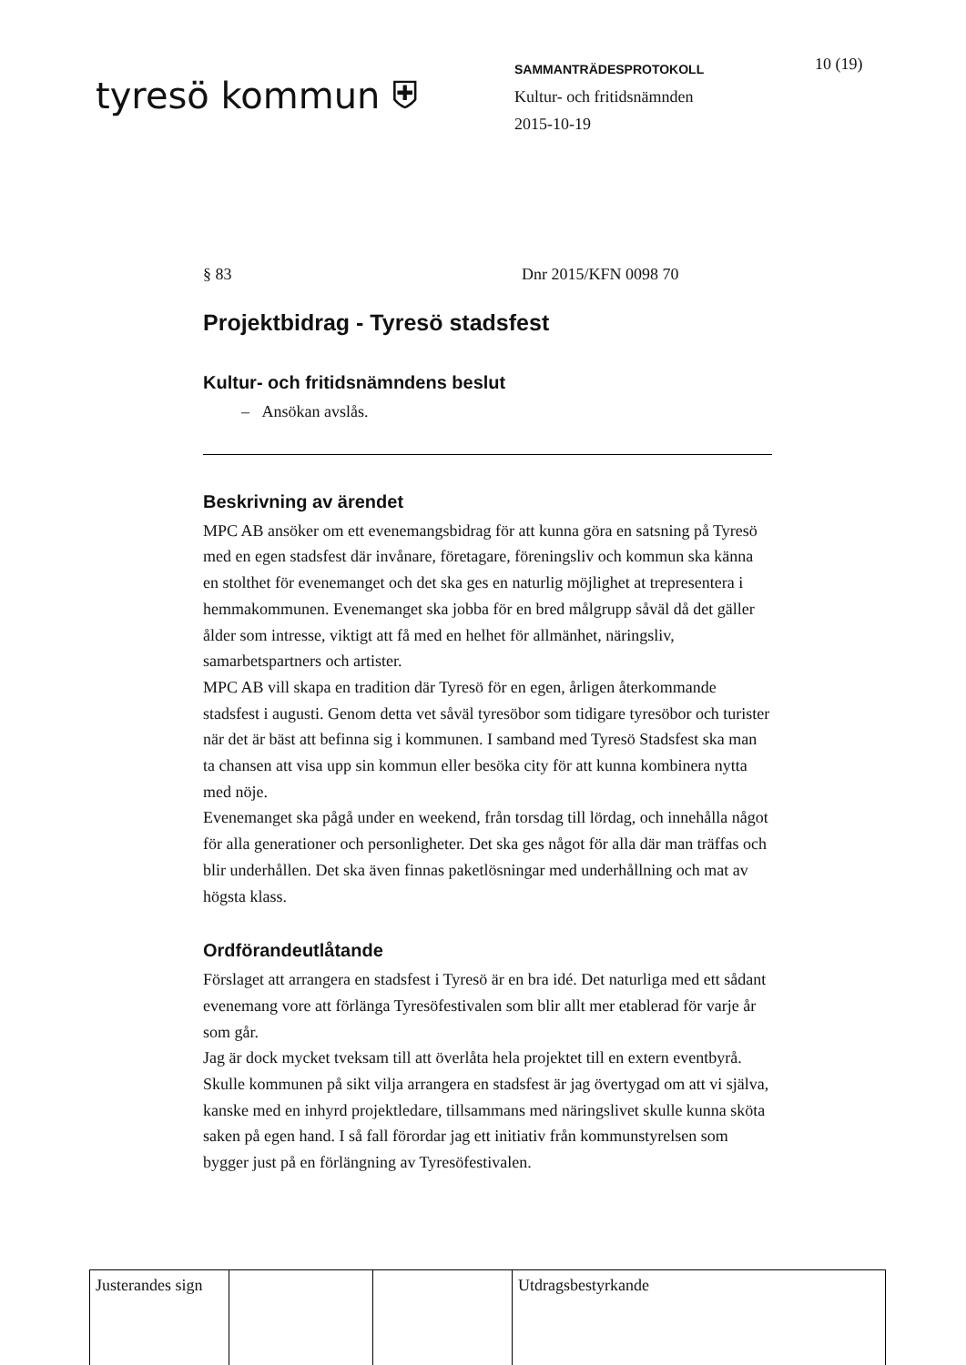tyresö kommun ⛨
SAMMANTRÄDESPROTOKOLL
Kultur- och fritidsnämnden
2015-10-19
10 (19)
§ 83 Dnr 2015/KFN 0098 70
Projektbidrag - Tyresö stadsfest
Kultur- och fritidsnämndens beslut
– Ansökan avslås.
Beskrivning av ärendet
MPC AB ansöker om ett evenemangsbidrag för att kunna göra en satsning på Tyresö med en egen stadsfest där invånare, företagare, föreningsliv och kommun ska känna en stolthet för evenemanget och det ska ges en naturlig möjlighet at trepresentera i hemmakommunen. Evenemanget ska jobba för en bred målgrupp såväl då det gäller ålder som intresse, viktigt att få med en helhet för allmänhet, näringsliv, samarbetspartners och artister.
MPC AB vill skapa en tradition där Tyresö för en egen, årligen återkommande stadsfest i augusti. Genom detta vet såväl tyresöbor som tidigare tyresöbor och turister när det är bäst att befinna sig i kommunen. I samband med Tyresö Stadsfest ska man ta chansen att visa upp sin kommun eller besöka city för att kunna kombinera nytta med nöje.
Evenemanget ska pågå under en weekend, från torsdag till lördag, och innehålla något för alla generationer och personligheter. Det ska ges något för alla där man träffas och blir underhållen. Det ska även finnas paketlösningar med underhållning och mat av högsta klass.
Ordförandeutlåtande
Förslaget att arrangera en stadsfest i Tyresö är en bra idé. Det naturliga med ett sådant evenemang vore att förlänga Tyresöfestivalen som blir allt mer etablerad för varje år som går.
Jag är dock mycket tveksam till att överlåta hela projektet till en extern eventbyrå. Skulle kommunen på sikt vilja arrangera en stadsfest är jag övertygad om att vi själva, kanske med en inhyrd projektledare, tillsammans med näringslivet skulle kunna sköta saken på egen hand. I så fall förordar jag ett initiativ från kommunstyrelsen som bygger just på en förlängning av Tyresöfestivalen.
| Justerandes sign | | | Utdragsbestyrkande |